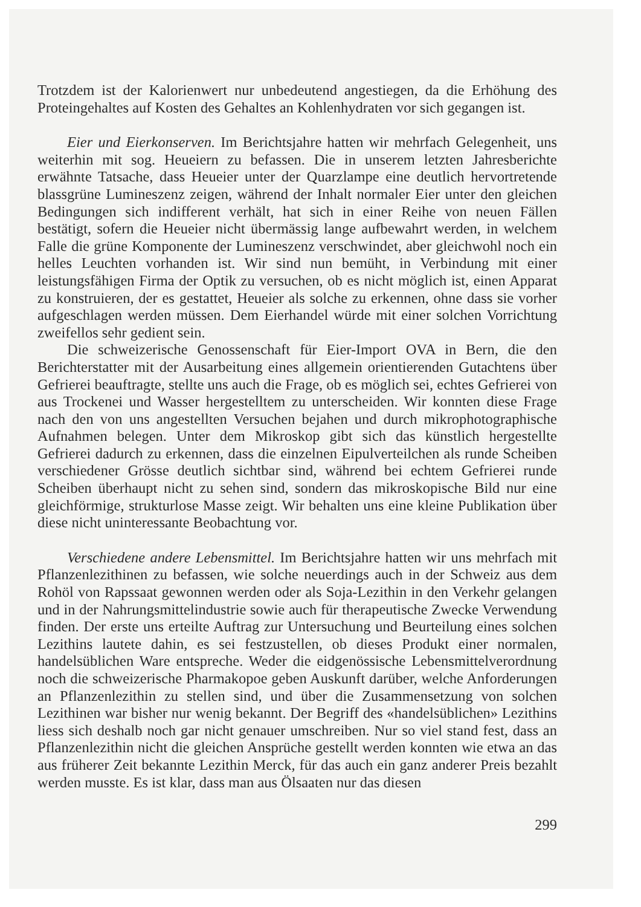Trotzdem ist der Kalorienwert nur unbedeutend angestiegen, da die Erhöhung des Proteingehaltes auf Kosten des Gehaltes an Kohlenhydraten vor sich gegangen ist.
Eier und Eierkonserven. Im Berichtsjahre hatten wir mehrfach Gelegenheit, uns weiterhin mit sog. Heueiern zu befassen. Die in unserem letzten Jahresberichte erwähnte Tatsache, dass Heueier unter der Quarzlampe eine deutlich hervortretende blassgrüne Lumineszenz zeigen, während der Inhalt normaler Eier unter den gleichen Bedingungen sich indifferent verhält, hat sich in einer Reihe von neuen Fällen bestätigt, sofern die Heueier nicht übermässig lange aufbewahrt werden, in welchem Falle die grüne Komponente der Lumineszenz verschwindet, aber gleichwohl noch ein helles Leuchten vorhanden ist. Wir sind nun bemüht, in Verbindung mit einer leistungsfähigen Firma der Optik zu versuchen, ob es nicht möglich ist, einen Apparat zu konstruieren, der es gestattet, Heueier als solche zu erkennen, ohne dass sie vorher aufgeschlagen werden müssen. Dem Eierhandel würde mit einer solchen Vorrichtung zweifellos sehr gedient sein.
Die schweizerische Genossenschaft für Eier-Import OVA in Bern, die den Berichterstatter mit der Ausarbeitung eines allgemein orientierenden Gutachtens über Gefrierei beauftragte, stellte uns auch die Frage, ob es möglich sei, echtes Gefrierei von aus Trockenei und Wasser hergestelltem zu unterscheiden. Wir konnten diese Frage nach den von uns angestellten Versuchen bejahen und durch mikrophotographische Aufnahmen belegen. Unter dem Mikroskop gibt sich das künstlich hergestellte Gefrierei dadurch zu erkennen, dass die einzelnen Eipulverteilchen als runde Scheiben verschiedener Grösse deutlich sichtbar sind, während bei echtem Gefrierei runde Scheiben überhaupt nicht zu sehen sind, sondern das mikroskopische Bild nur eine gleichförmige, strukturlose Masse zeigt. Wir behalten uns eine kleine Publikation über diese nicht uninteressante Beobachtung vor.
Verschiedene andere Lebensmittel. Im Berichtsjahre hatten wir uns mehrfach mit Pflanzenlezithinen zu befassen, wie solche neuerdings auch in der Schweiz aus dem Rohöl von Rapssaat gewonnen werden oder als Soja-Lezithin in den Verkehr gelangen und in der Nahrungsmittelindustrie sowie auch für therapeutische Zwecke Verwendung finden. Der erste uns erteilte Auftrag zur Untersuchung und Beurteilung eines solchen Lezithins lautete dahin, es sei festzustellen, ob dieses Produkt einer normalen, handelsüblichen Ware entspreche. Weder die eidgenössische Lebensmittelverordnung noch die schweizerische Pharmakopoe geben Auskunft darüber, welche Anforderungen an Pflanzenlezithin zu stellen sind, und über die Zusammensetzung von solchen Lezithinen war bisher nur wenig bekannt. Der Begriff des «handelsüblichen» Lezithins liess sich deshalb noch gar nicht genauer umschreiben. Nur so viel stand fest, dass an Pflanzenlezithin nicht die gleichen Ansprüche gestellt werden konnten wie etwa an das aus früherer Zeit bekannte Lezithin Merck, für das auch ein ganz anderer Preis bezahlt werden musste. Es ist klar, dass man aus Ölsaaten nur das diesen
299